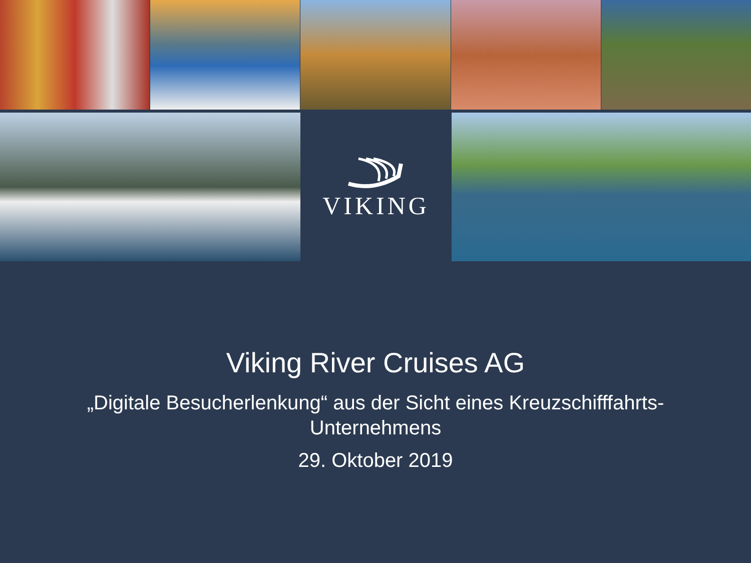VIKING
Viking River Cruises AG
„Digitale Besucherlenkung“ aus der Sicht eines Kreuzschifffahrts-
Unternehmens
29. Oktober 2019